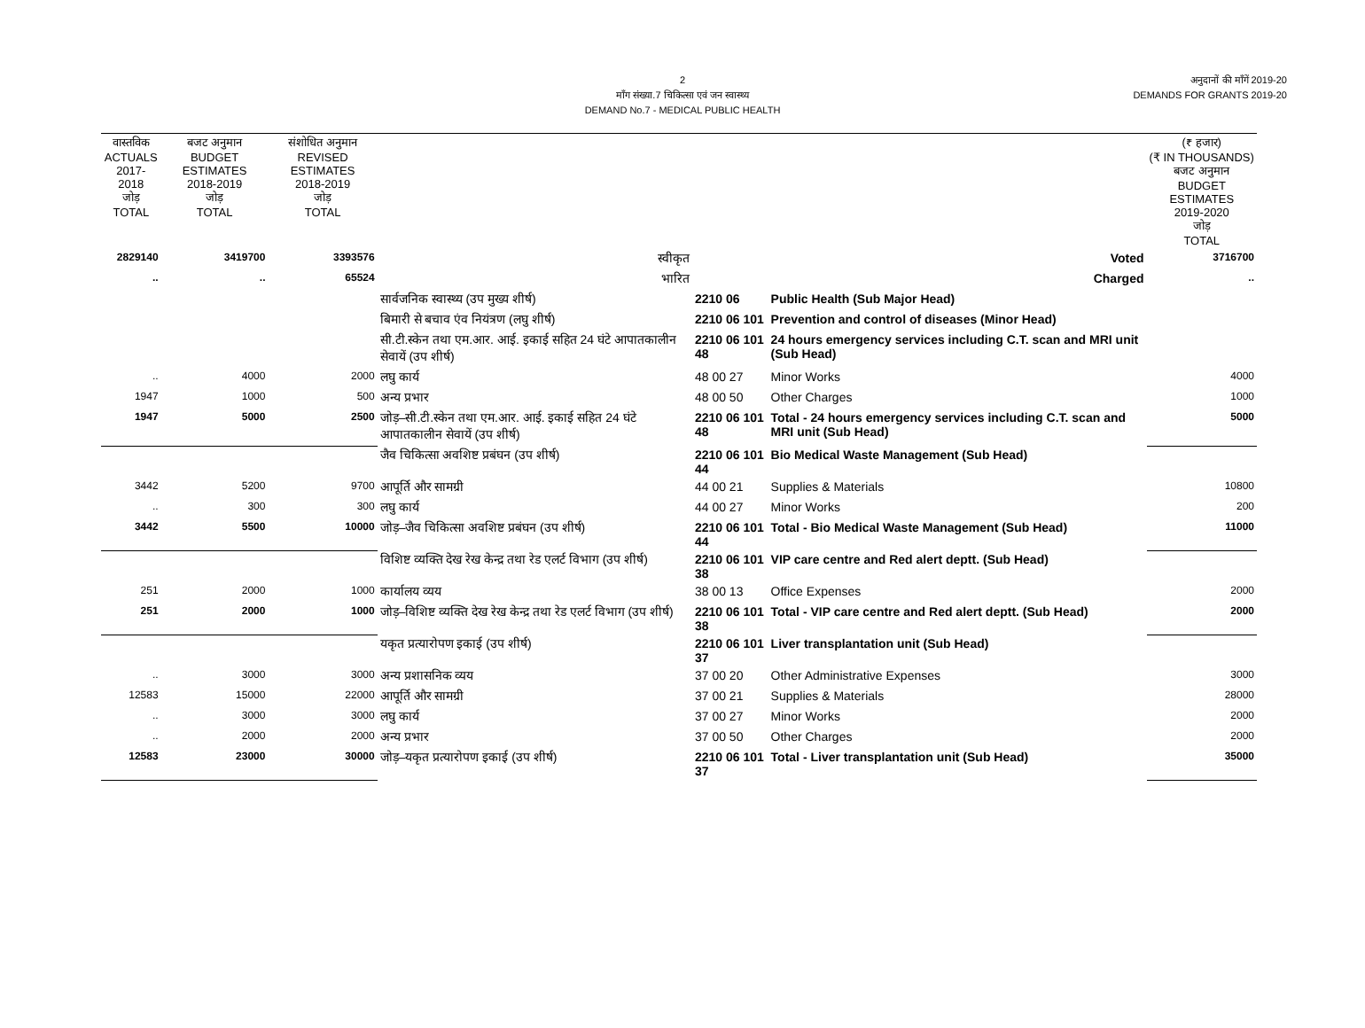2
माँग संख्या.7 चिकित्सा एवं जन स्वास्थ्य
DEMAND No.7 - MEDICAL PUBLIC HEALTH
अनुदानों की माँगें 2019-20
DEMANDS FOR GRANTS 2019-20
| वास्तविक ACTUALS 2017-2018 जोड़ TOTAL | बजट अनुमान BUDGET ESTIMATES 2018-2019 जोड़ TOTAL | संशोधित अनुमान REVISED ESTIMATES 2018-2019 जोड़ TOTAL | | | | (₹ हजार) (₹ IN THOUSANDS) बजट अनुमान BUDGET ESTIMATES 2019-2020 जोड़ TOTAL |
| --- | --- | --- | --- | --- | --- | --- |
| 2829140 | 3419700 | 3393576 | स्वीकृत | | Voted | 3716700 |
| .. | .. | 65524 | भारित | | Charged | .. |
| | | | सार्वजनिक स्वास्थ्य (उप मुख्य शीर्ष) | 2210 06 | Public Health (Sub Major Head) | |
| | | | बिमारी से बचाव एंव नियंत्रण (लघु शीर्ष) | 2210 06 101 | Prevention and control of diseases (Minor Head) | |
| | | | सी.टी.स्केन तथा एम.आर. आई. इकाई सहित 24 घंटे आपातकालीन सेवायें (उप शीर्ष) | 2210 06 101 48 | 24 hours emergency services including C.T. scan and MRI unit (Sub Head) | |
| .. | 4000 | 2000 | लघु कार्य | 48 00 27 | Minor Works | 4000 |
| 1947 | 1000 | 500 | अन्य प्रभार | 48 00 50 | Other Charges | 1000 |
| 1947 | 5000 | 2500 | जोड़–सी.टी.स्केन तथा एम.आर. आई. इकाई सहित 24 घंटे आपातकालीन सेवायें (उप शीर्ष) | 2210 06 101 48 | Total - 24 hours emergency services including C.T. scan and MRI unit (Sub Head) | 5000 |
| | | | जैव चिकित्सा अवशिष्ट प्रबंघन (उप शीर्ष) | 2210 06 101 44 | Bio Medical Waste Management (Sub Head) | |
| 3442 | 5200 | 9700 | आपूर्ति और सामग्री | 44 00 21 | Supplies & Materials | 10800 |
| .. | 300 | 300 | लघु कार्य | 44 00 27 | Minor Works | 200 |
| 3442 | 5500 | 10000 | जोड़–जैव चिकित्सा अवशिष्ट प्रबंघन (उप शीर्ष) | 2210 06 101 44 | Total - Bio Medical Waste Management (Sub Head) | 11000 |
| | | | विशिष्ट व्यक्ति देख रेख केन्द्र तथा रेड एलर्ट विभाग (उप शीर्ष) | 2210 06 101 38 | VIP care centre and Red alert deptt. (Sub Head) | |
| 251 | 2000 | 1000 | कार्यालय व्यय | 38 00 13 | Office Expenses | 2000 |
| 251 | 2000 | 1000 | जोड़–विशिष्ट व्यक्ति देख रेख केन्द्र तथा रेड एलर्ट विभाग (उप शीर्ष) | 2210 06 101 38 | Total - VIP care centre and Red alert deptt. (Sub Head) | 2000 |
| | | | यकृत प्रत्यारोपण इकाई (उप शीर्ष) | 2210 06 101 37 | Liver transplantation unit (Sub Head) | |
| .. | 3000 | 3000 | अन्य प्रशासनिक व्यय | 37 00 20 | Other Administrative Expenses | 3000 |
| 12583 | 15000 | 22000 | आपूर्ति और सामग्री | 37 00 21 | Supplies & Materials | 28000 |
| .. | 3000 | 3000 | लघु कार्य | 37 00 27 | Minor Works | 2000 |
| .. | 2000 | 2000 | अन्य प्रभार | 37 00 50 | Other Charges | 2000 |
| 12583 | 23000 | 30000 | जोड़–यकृत प्रत्यारोपण इकाई (उप शीर्ष) | 2210 06 101 37 | Total - Liver transplantation unit (Sub Head) | 35000 |